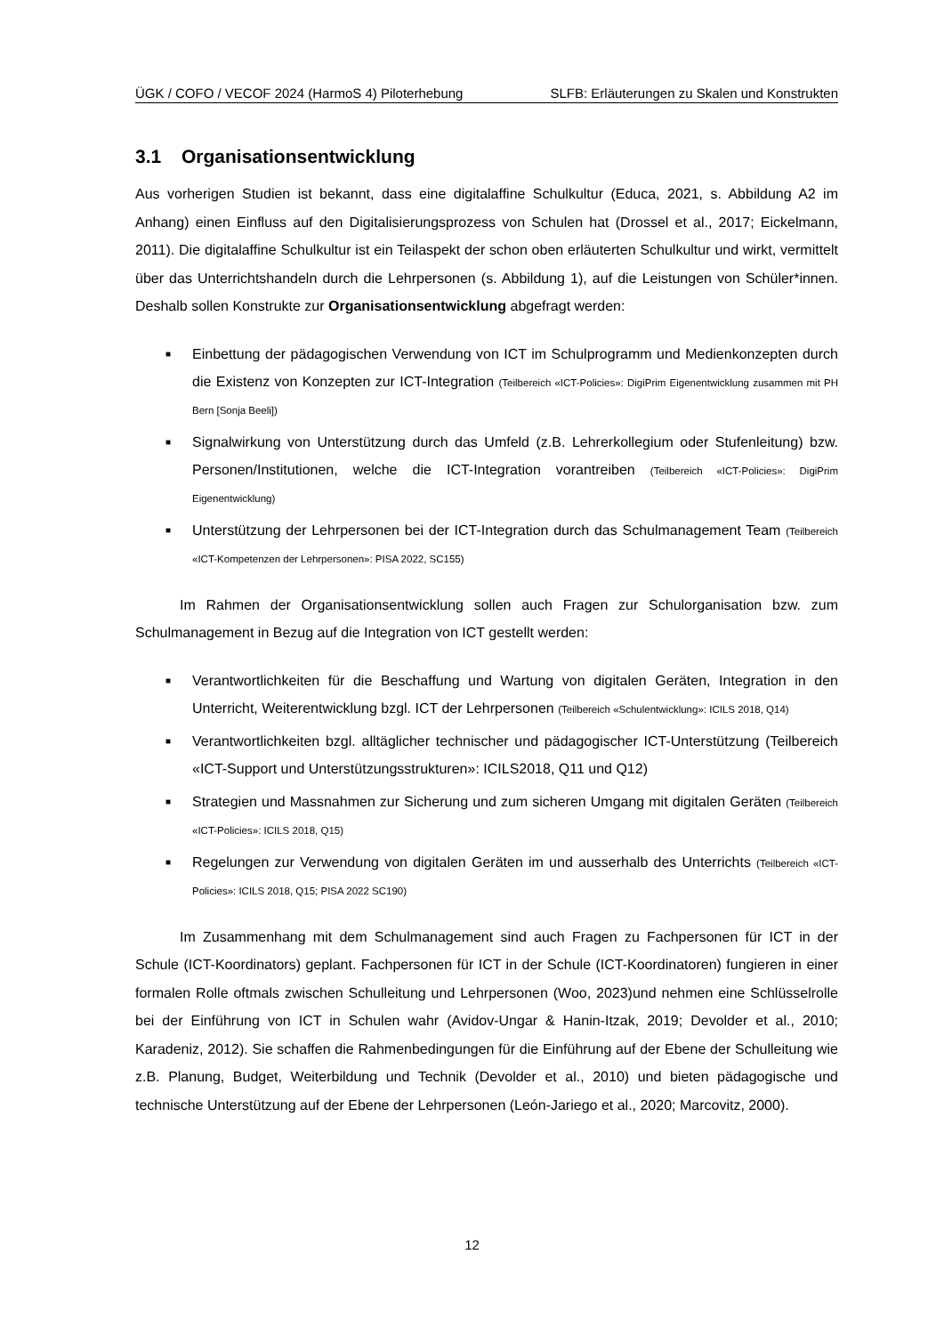ÜGK / COFO / VECOF 2024 (HarmoS 4) Piloterhebung SLFB: Erläuterungen zu Skalen und Konstrukten
3.1 Organisationsentwicklung
Aus vorherigen Studien ist bekannt, dass eine digitalaffine Schulkultur (Educa, 2021, s. Abbildung A2 im Anhang) einen Einfluss auf den Digitalisierungsprozess von Schulen hat (Drossel et al., 2017; Eickelmann, 2011). Die digitalaffine Schulkultur ist ein Teilaspekt der schon oben erläuterten Schul­kultur und wirkt, vermittelt über das Unterrichtshandeln durch die Lehrpersonen (s. Abbildung 1), auf die Leistungen von Schüler*innen. Deshalb sollen Konstrukte zur Organisationsentwicklung ab­gefragt werden:
■ Einbettung der pädagogischen Verwendung von ICT im Schulprogramm und Medienkon­zepten durch die Existenz von Konzepten zur ICT-Integration (Teilbereich «ICT-Policies»: DigiPrim Eigenentwicklung zusammen mit PH Bern [Sonja Beeli])
■ Signalwirkung von Unterstützung durch das Umfeld (z.B. Lehrerkollegium oder Stufenlei­tung) bzw. Personen/Institutionen, welche die ICT-Integration vorantreiben (Teilbereich «ICT-Policies»: DigiPrim Eigenentwicklung)
■ Unterstützung der Lehrpersonen bei der ICT-Integration durch das Schulmanagement Team (Teilbereich «ICT-Kompetenzen der Lehrpersonen»: PISA 2022, SC155)
Im Rahmen der Organisationsentwicklung sollen auch Fragen zur Schulorganisation bzw. zum Schulmanagement in Bezug auf die Integration von ICT gestellt werden:
■ Verantwortlichkeiten für die Beschaffung und Wartung von digitalen Geräten, Integration in den Unterricht, Weiterentwicklung bzgl. ICT der Lehrpersonen (Teilbereich «Schulentwicklung»: ICILS 2018, Q14)
■ Verantwortlichkeiten bzgl. alltäglicher technischer und pädagogischer ICT-Unterstützung (Teilbereich «ICT-Support und Unterstützungsstrukturen»: ICILS2018, Q11 und Q12)
■ Strategien und Massnahmen zur Sicherung und zum sicheren Umgang mit digitalen Geräten (Teilbereich «ICT-Policies»: ICILS 2018, Q15)
■ Regelungen zur Verwendung von digitalen Geräten im und ausserhalb des Unterrichts (Teil­bereich «ICT-Policies»: ICILS 2018, Q15; PISA 2022 SC190)
Im Zusammenhang mit dem Schulmanagement sind auch Fragen zu Fachpersonen für ICT in der Schule (ICT-Koordinators) geplant. Fachpersonen für ICT in der Schule (ICT-Koordinatoren) fun­gieren in einer formalen Rolle oftmals zwischen Schulleitung und Lehrpersonen (Woo, 2023)und nehmen eine Schlüsselrolle bei der Einführung von ICT in Schulen wahr (Avidov-Ungar & Hanin-Itzak, 2019; Devolder et al., 2010; Karadeniz, 2012). Sie schaffen die Rahmenbedingungen für die Einführung auf der Ebene der Schulleitung wie z.B. Planung, Budget, Weiterbildung und Technik (Devolder et al., 2010) und bieten pädagogische und technische Unterstützung auf der Ebene der Lehrpersonen (León-Jariego et al., 2020; Marcovitz, 2000).
12